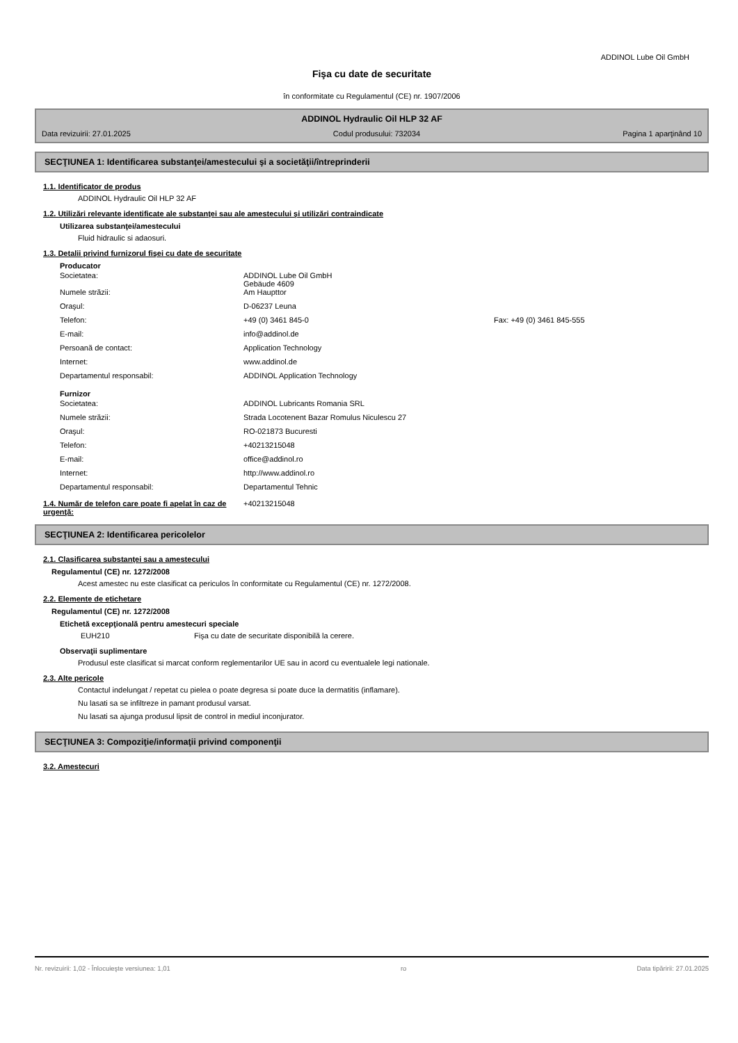ADDINOL Lube Oil GmbH
Fişa cu date de securitate
în conformitate cu Regulamentul (CE) nr. 1907/2006
ADDINOL Hydraulic Oil HLP 32 AF
Data revizuirii: 27.01.2025 Codul produsului: 732034 Pagina 1 aparţinând 10
SECŢIUNEA 1: Identificarea substanţei/amestecului şi a societăţii/întreprinderii
1.1. Identificator de produs
ADDINOL Hydraulic Oil HLP 32 AF
1.2. Utilizări relevante identificate ale substanţei sau ale amestecului şi utilizări contraindicate
Utilizarea substanţei/amestecului
Fluid hidraulic si adaosuri.
1.3. Detalii privind furnizorul fişei cu date de securitate
Producator
| Societatea: | ADDINOL Lube Oil GmbH Gebäude 4609 | |
| Numele străzii: | Am Haupttor | |
| Oraşul: | D-06237 Leuna | |
| Telefon: | +49 (0) 3461 845-0 | Fax: +49 (0) 3461 845-555 |
| E-mail: | info@addinol.de | |
| Persoană de contact: | Application Technology | |
| Internet: | www.addinol.de | |
| Departamentul responsabil: | ADDINOL Application Technology | |
Furnizor
| Societatea: | ADDINOL Lubricants Romania SRL |
| Numele străzii: | Strada Locotenent Bazar Romulus Niculescu 27 |
| Oraşul: | RO-021873 Bucuresti |
| Telefon: | +40213215048 |
| E-mail: | office@addinol.ro |
| Internet: | http://www.addinol.ro |
| Departamentul responsabil: | Departamentul Tehnic |
1.4. Număr de telefon care poate fi apelat în caz de urgenţă:
+40213215048
SECŢIUNEA 2: Identificarea pericolelor
2.1. Clasificarea substanţei sau a amestecului
Regulamentul (CE) nr. 1272/2008
Acest amestec nu este clasificat ca periculos în conformitate cu Regulamentul (CE) nr. 1272/2008.
2.2. Elemente de etichetare
Regulamentul (CE) nr. 1272/2008
Etichetă excepţională pentru amestecuri speciale
EUH210 Fişa cu date de securitate disponibilă la cerere.
Observaţii suplimentare
Produsul este clasificat si marcat conform reglementarilor UE sau in acord cu eventualele legi nationale.
2.3. Alte pericole
Contactul indelungat / repetat cu pielea o poate degresa si poate duce la dermatitis (inflamare).
Nu lasati sa se infiltreze in pamant produsul varsat.
Nu lasati sa ajunga produsul lipsit de control in mediul inconjurator.
SECŢIUNEA 3: Compoziţie/informaţii privind componenţii
3.2. Amestecuri
Nr. revizuirii: 1,02 - Înlocuieşte versiunea: 1,01 ro Data tipăririi: 27.01.2025